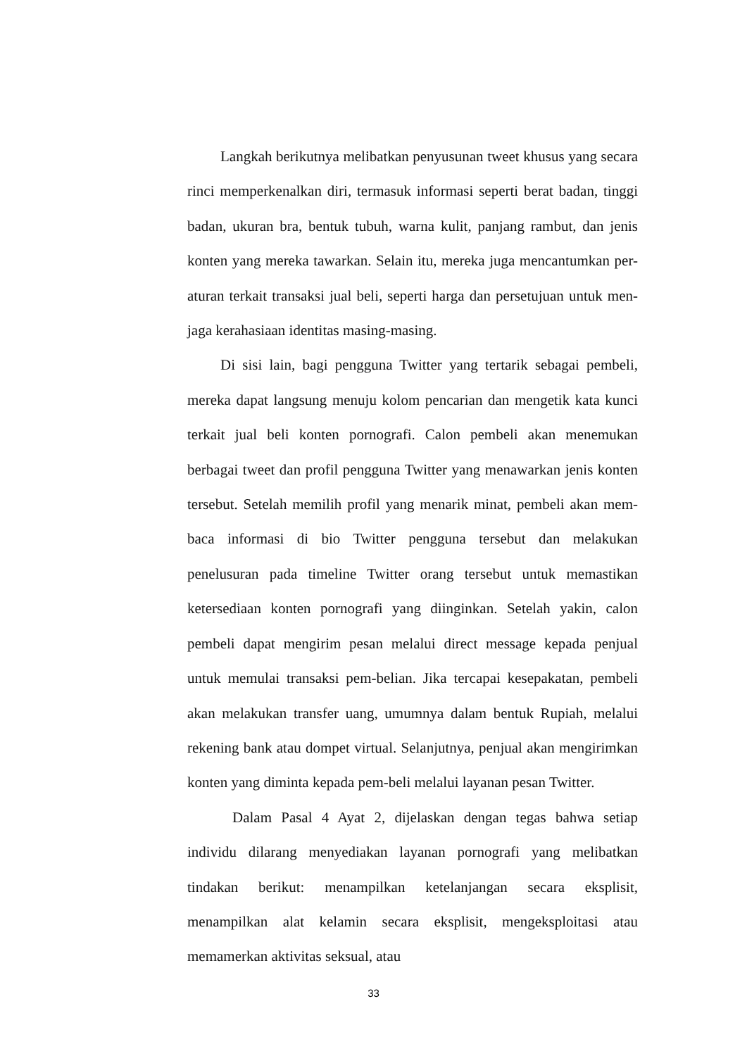Langkah berikutnya melibatkan penyusunan tweet khusus yang secara rinci memperkenalkan diri, termasuk informasi seperti berat badan, tinggi badan, ukuran bra, bentuk tubuh, warna kulit, panjang rambut, dan jenis konten yang mereka tawarkan. Selain itu, mereka juga mencantumkan per-aturan terkait transaksi jual beli, seperti harga dan persetujuan untuk men-jaga kerahasiaan identitas masing-masing.
Di sisi lain, bagi pengguna Twitter yang tertarik sebagai pembeli, mereka dapat langsung menuju kolom pencarian dan mengetik kata kunci terkait jual beli konten pornografi. Calon pembeli akan menemukan berbagai tweet dan profil pengguna Twitter yang menawarkan jenis konten tersebut. Setelah memilih profil yang menarik minat, pembeli akan mem-baca informasi di bio Twitter pengguna tersebut dan melakukan penelusuran pada timeline Twitter orang tersebut untuk memastikan ketersediaan konten pornografi yang diinginkan. Setelah yakin, calon pembeli dapat mengirim pesan melalui direct message kepada penjual untuk memulai transaksi pem-belian. Jika tercapai kesepakatan, pembeli akan melakukan transfer uang, umumnya dalam bentuk Rupiah, melalui rekening bank atau dompet virtual. Selanjutnya, penjual akan mengirimkan konten yang diminta kepada pem-beli melalui layanan pesan Twitter.
Dalam Pasal 4 Ayat 2, dijelaskan dengan tegas bahwa setiap individu dilarang menyediakan layanan pornografi yang melibatkan tindakan berikut: menampilkan ketelanjangan secara eksplisit, menampilkan alat kelamin secara eksplisit, mengeksploitasi atau memamerkan aktivitas seksual, atau
33